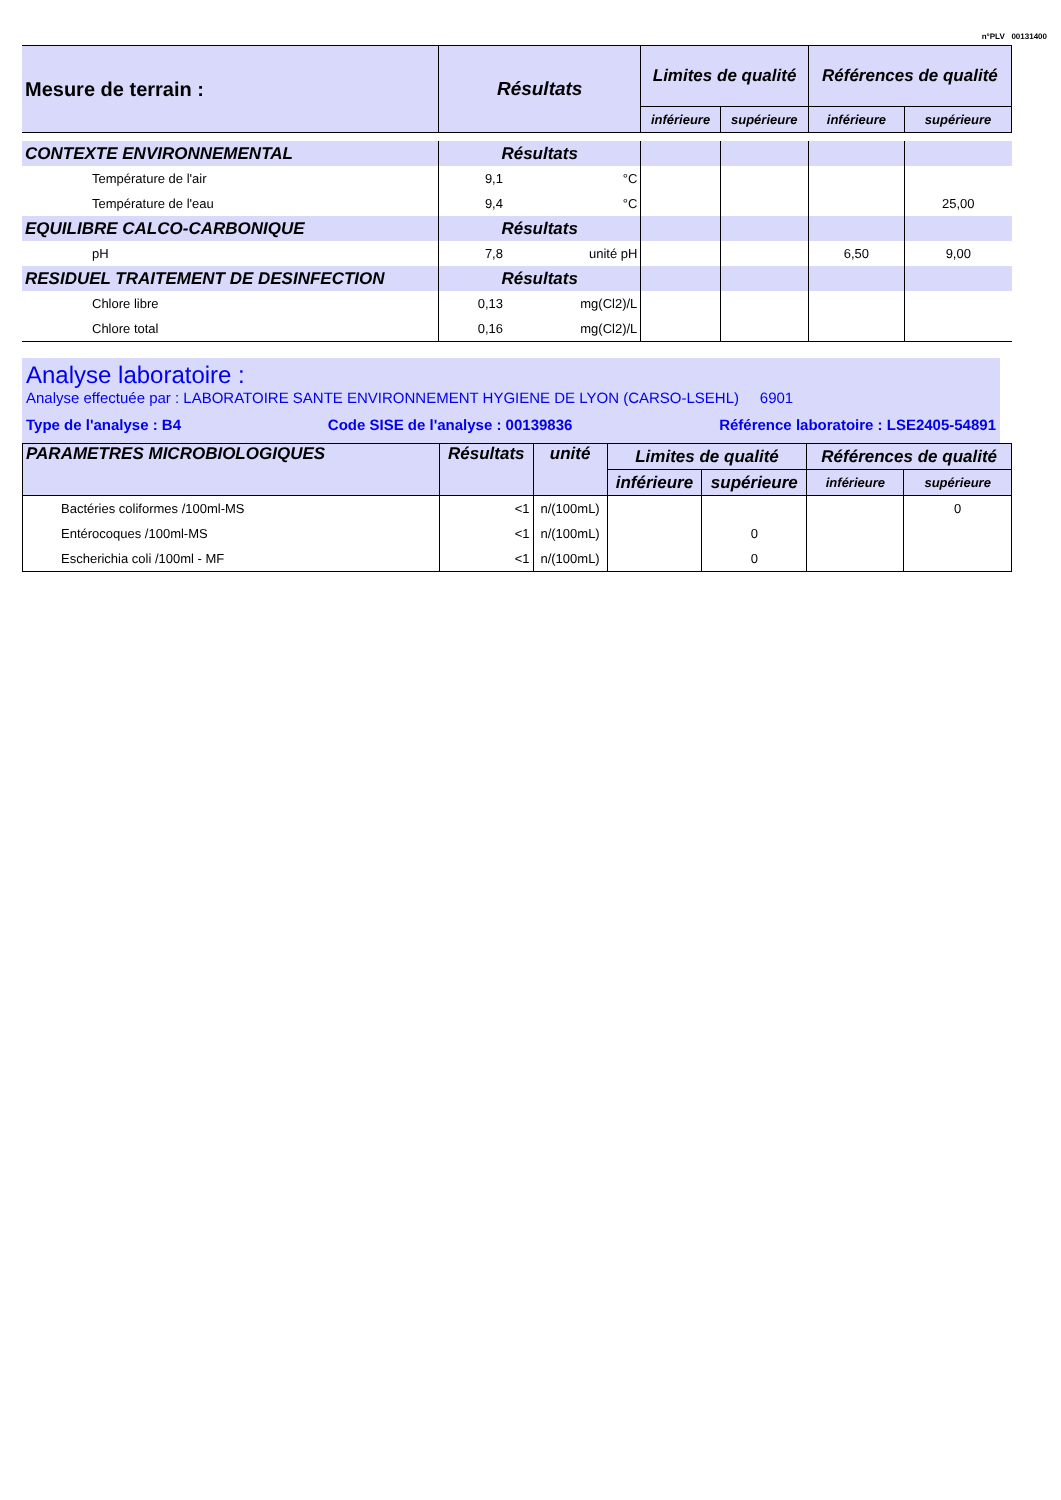n°PLV 00131400
| Mesure de terrain : | Résultats | | Limites de qualité | | Références de qualité | |
| | | | inférieure | supérieure | inférieure | supérieure |
| CONTEXTE ENVIRONNEMENTAL | Résultats | | | | | |
| Température de l'air | 9,1 | °C | | | | |
| Température de l'eau | 9,4 | °C | | | | 25,00 |
| EQUILIBRE CALCO-CARBONIQUE | Résultats | | | | | |
| pH | 7,8 | unité pH | | | 6,50 | 9,00 |
| RESIDUEL TRAITEMENT DE DESINFECTION | Résultats | | | | | |
| Chlore libre | 0,13 | mg(Cl2)/L | | | | |
| Chlore total | 0,16 | mg(Cl2)/L | | | | |
Analyse laboratoire :
Analyse effectuée par : LABORATOIRE SANTE ENVIRONNEMENT HYGIENE DE LYON (CARSO-LSEHL) 6901
Type de l'analyse : B4 Code SISE de l'analyse : 00139836 Référence laboratoire : LSE2405-54891
| PARAMETRES MICROBIOLOGIQUES | Résultats | unité | Limites de qualité | | Références de qualité | |
| | | | inférieure | supérieure | inférieure | supérieure |
| Bactéries coliformes /100ml-MS | <1 | n/(100mL) | | | | 0 |
| Entérocoques /100ml-MS | <1 | n/(100mL) | | 0 | | |
| Escherichia coli /100ml - MF | <1 | n/(100mL) | | 0 | | |